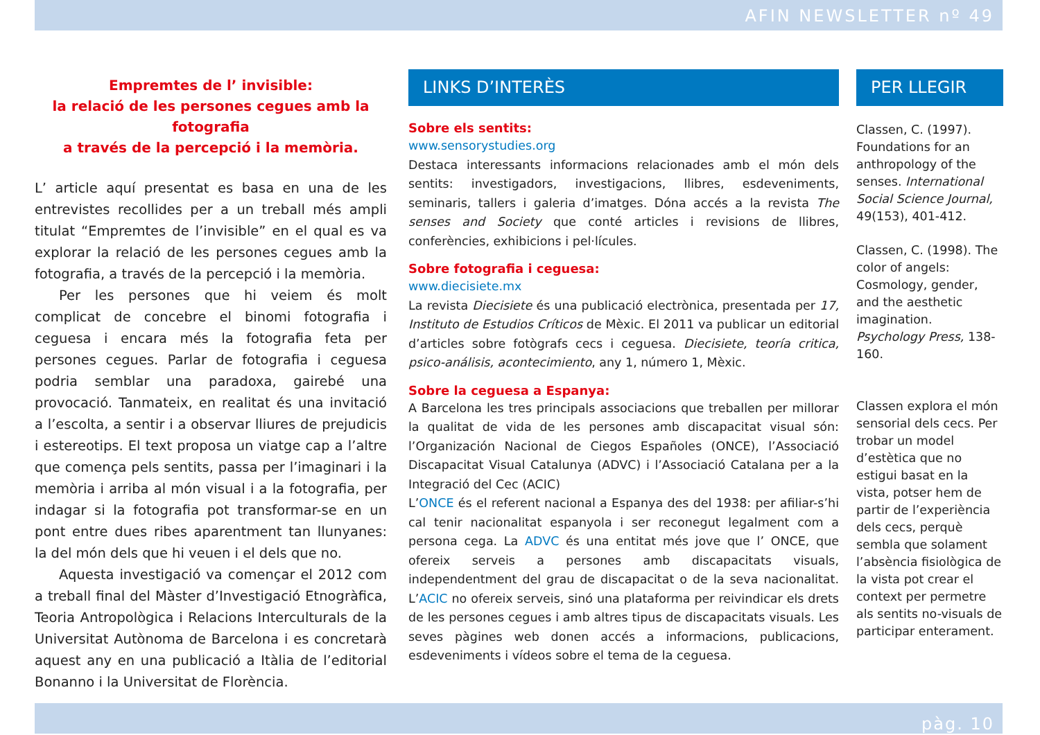AFIN NEWSLETTER nº 49
Empremtes de l’ invisible:
la relació de les persones cegues amb la fotografia
a través de la percepció i la memòria.
L’ article aquí presentat es basa en una de les entrevistes recollides per a un treball més ampli titulat “Empremtes de l’invisible” en el qual es va explorar la relació de les persones cegues amb la fotografia, a través de la percepció i la memòria.
Per les persones que hi veiem és molt complicat de concebre el binomi fotografia i ceguesa i encara més la fotografia feta per persones cegues. Parlar de fotografia i ceguesa podria semblar una paradoxa, gairebé una provocació. Tanmateix, en realitat és una invitació a l’escolta, a sentir i a observar lliures de prejudicis i estereotips. El text proposa un viatge cap a l’altre que comença pels sentits, passa per l’imaginari i la memòria i arriba al món visual i a la fotografia, per indagar si la fotografia pot transformar-se en un pont entre dues ribes aparentment tan llunyanes: la del món dels que hi veuen i el dels que no.
Aquesta investigació va començar el 2012 com a treball final del Màster d’Investigació Etnogràfica, Teoria Antropològica i Relacions Interculturals de la Universitat Autònoma de Barcelona i es concretarà aquest any en una publicació a Itàlia de l’editorial Bonanno i la Universitat de Florència.
LINKS D’INTERÈS
Sobre els sentits:
www.sensorystudies.org
Destaca interessants informacions relacionades amb el món dels sentits: investigadors, investigacions, llibres, esdeveniments, seminaris, tallers i galeria d’imatges. Dóna accés a la revista The senses and Society que conté articles i revisions de llibres, conferències, exhibicions i pel·lícules.
Sobre fotografia i ceguesa:
www.diecisiete.mx
La revista Diecisiete és una publicació electrònica, presentada per 17, Instituto de Estudios Críticos de Mèxic. El 2011 va publicar un editorial d’articles sobre fotògrafs cecs i ceguesa. Diecisiete, teoría critica, psico-análisis, acontecimiento, any 1, número 1, Mèxic.
Sobre la ceguesa a Espanya:
A Barcelona les tres principals associacions que treballen per millorar la qualitat de vida de les persones amb discapacitat visual són: l’Organización Nacional de Ciegos Españoles (ONCE), l’Associació Discapacitat Visual Catalunya (ADVC) i l’Associació Catalana per a la Integració del Cec (ACIC)
L’ONCE és el referent nacional a Espanya des del 1938: per afiliar-s’hi cal tenir nacionalitat espanyola i ser reconegut legalment com a persona cega. La ADVC és una entitat més jove que l’ ONCE, que ofereix serveis a persones amb discapacitats visuals, independentment del grau de discapacitat o de la seva nacionalitat. L’ACIC no ofereix serveis, sinó una plataforma per reivindicar els drets de les persones cegues i amb altres tipus de discapacitats visuals. Les seves pàgines web donen accés a informacions, publicacions, esdeveniments i vídeos sobre el tema de la ceguesa.
PER LLEGIR
Classen, C. (1997). Foundations for an anthropology of the senses. International Social Science Journal, 49(153), 401-412.
Classen, C. (1998). The color of angels: Cosmology, gender, and the aesthetic imagination. Psychology Press, 138-160.
Classen explora el món sensorial dels cecs. Per trobar un model d’estètica que no estigui basat en la vista, potser hem de partir de l’experiència dels cecs, perquè sembla que solament l’absència fisiològica de la vista pot crear el context per permetre als sentits no-visuals de participar enterament.
pàg. 10